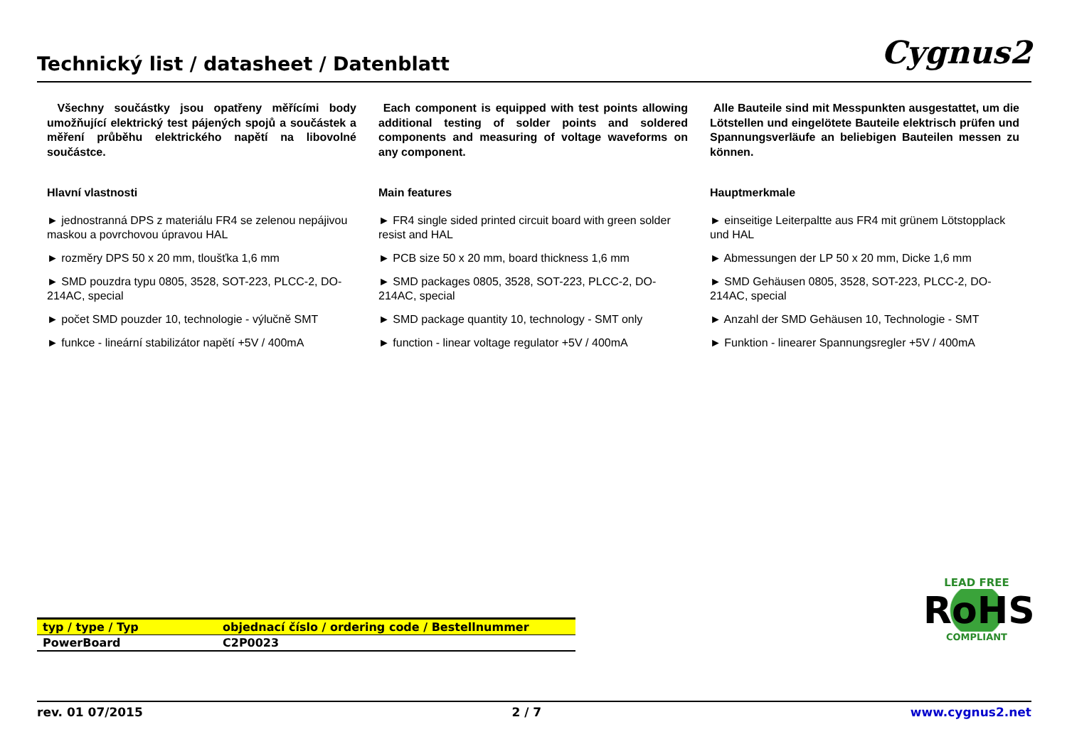Technický list / datasheet / Datenblatt
Cygnus2
Všechny součástky jsou opatřeny měřícími body umožňující elektrický test pájených spojů a součástek a měření průběhu elektrického napětí na libovolné součástce.
Hlavní vlastnosti
► jednostranná DPS z materiálu FR4 se zelenou nepájivou maskou a povrchovou úpravou HAL
► rozměry DPS 50 x 20 mm, tloušťka 1,6 mm
► SMD pouzdra typu 0805, 3528, SOT-223, PLCC-2, DO-214AC, special
► počet SMD pouzder 10, technologie - výlučně SMT
► funkce - lineární stabilizátor napětí +5V / 400mA
Each component is equipped with test points allowing additional testing of solder points and soldered components and measuring of voltage waveforms on any component.
Main features
► FR4 single sided printed circuit board with green solder resist and HAL
► PCB size 50 x 20 mm, board thickness 1,6 mm
► SMD packages 0805, 3528, SOT-223, PLCC-2, DO-214AC, special
► SMD package quantity 10, technology - SMT only
► function - linear voltage regulator +5V / 400mA
Alle Bauteile sind mit Messpunkten ausgestattet, um die Lötstellen und eingelötete Bauteile elektrisch prüfen und Spannungsverläufe an beliebigen Bauteilen messen zu können.
Hauptmerkmale
► einseitige Leiterpaltte aus FR4 mit grünem Lötstopplack und HAL
► Abmessungen der LP 50 x 20 mm, Dicke 1,6 mm
► SMD Gehäusen 0805, 3528, SOT-223, PLCC-2, DO-214AC, special
► Anzahl der SMD Gehäusen 10, Technologie - SMT
► Funktion - linearer Spannungsregler +5V / 400mA
| typ / type / Typ | objednací číslo / ordering code / Bestellnummer |
| --- | --- |
| PowerBoard | C2P0023 |
LEAD FREE
RoHS
COMPLIANT
rev. 01 07/2015 2 / 7 www.cygnus2.net